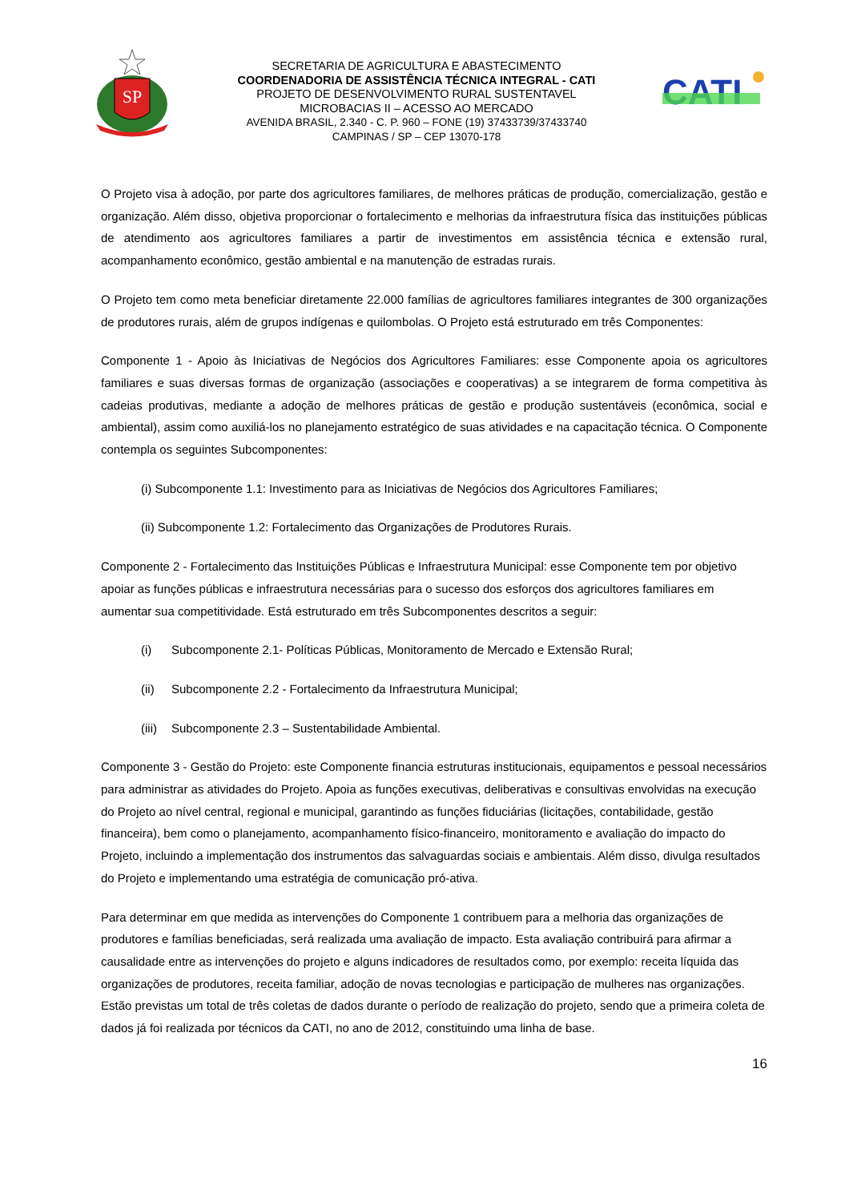SP
SECRETARIA DE AGRICULTURA E ABASTECIMENTO
COORDENADORIA DE ASSISTÊNCIA TÉCNICA INTEGRAL - CATI
PROJETO DE DESENVOLVIMENTO RURAL SUSTENTAVEL
MICROBACIAS II – ACESSO AO MERCADO
AVENIDA BRASIL, 2.340 - C. P. 960 – FONE (19) 37433739/37433740
CAMPINAS / SP – CEP 13070-178
CATI
O Projeto visa à adoção, por parte dos agricultores familiares, de melhores práticas de produção, comercialização, gestão e organização. Além disso, objetiva proporcionar o fortalecimento e melhorias da infraestrutura física das instituições públicas de atendimento aos agricultores familiares a partir de investimentos em assistência técnica e extensão rural, acompanhamento econômico, gestão ambiental e na manutenção de estradas rurais.
O Projeto tem como meta beneficiar diretamente 22.000 famílias de agricultores familiares integrantes de 300 organizações de produtores rurais, além de grupos indígenas e quilombolas. O Projeto está estruturado em três Componentes:
Componente 1 - Apoio às Iniciativas de Negócios dos Agricultores Familiares: esse Componente apoia os agricultores familiares e suas diversas formas de organização (associações e cooperativas) a se integrarem de forma competitiva às cadeias produtivas, mediante a adoção de melhores práticas de gestão e produção sustentáveis (econômica, social e ambiental), assim como auxiliá-los no planejamento estratégico de suas atividades e na capacitação técnica. O Componente contempla os seguintes Subcomponentes:
(i) Subcomponente 1.1: Investimento para as Iniciativas de Negócios dos Agricultores Familiares;
(ii) Subcomponente 1.2: Fortalecimento das Organizações de Produtores Rurais.
Componente 2 - Fortalecimento das Instituições Públicas e Infraestrutura Municipal: esse Componente tem por objetivo apoiar as funções públicas e infraestrutura necessárias para o sucesso dos esforços dos agricultores familiares em aumentar sua competitividade. Está estruturado em três Subcomponentes descritos a seguir:
(i) Subcomponente 2.1- Políticas Públicas, Monitoramento de Mercado e Extensão Rural;
(ii) Subcomponente 2.2 - Fortalecimento da Infraestrutura Municipal;
(iii) Subcomponente 2.3 – Sustentabilidade Ambiental.
Componente 3 - Gestão do Projeto: este Componente financia estruturas institucionais, equipamentos e pessoal necessários para administrar as atividades do Projeto. Apoia as funções executivas, deliberativas e consultivas envolvidas na execução do Projeto ao nível central, regional e municipal, garantindo as funções fiduciárias (licitações, contabilidade, gestão financeira), bem como o planejamento, acompanhamento físico-financeiro, monitoramento e avaliação do impacto do Projeto, incluindo a implementação dos instrumentos das salvaguardas sociais e ambientais. Além disso, divulga resultados do Projeto e implementando uma estratégia de comunicação pró-ativa.
Para determinar em que medida as intervenções do Componente 1 contribuem para a melhoria das organizações de produtores e famílias beneficiadas, será realizada uma avaliação de impacto. Esta avaliação contribuirá para afirmar a causalidade entre as intervenções do projeto e alguns indicadores de resultados como, por exemplo: receita líquida das organizações de produtores, receita familiar, adoção de novas tecnologias e participação de mulheres nas organizações. Estão previstas um total de três coletas de dados durante o período de realização do projeto, sendo que a primeira coleta de dados já foi realizada por técnicos da CATI, no ano de 2012, constituindo uma linha de base.
16